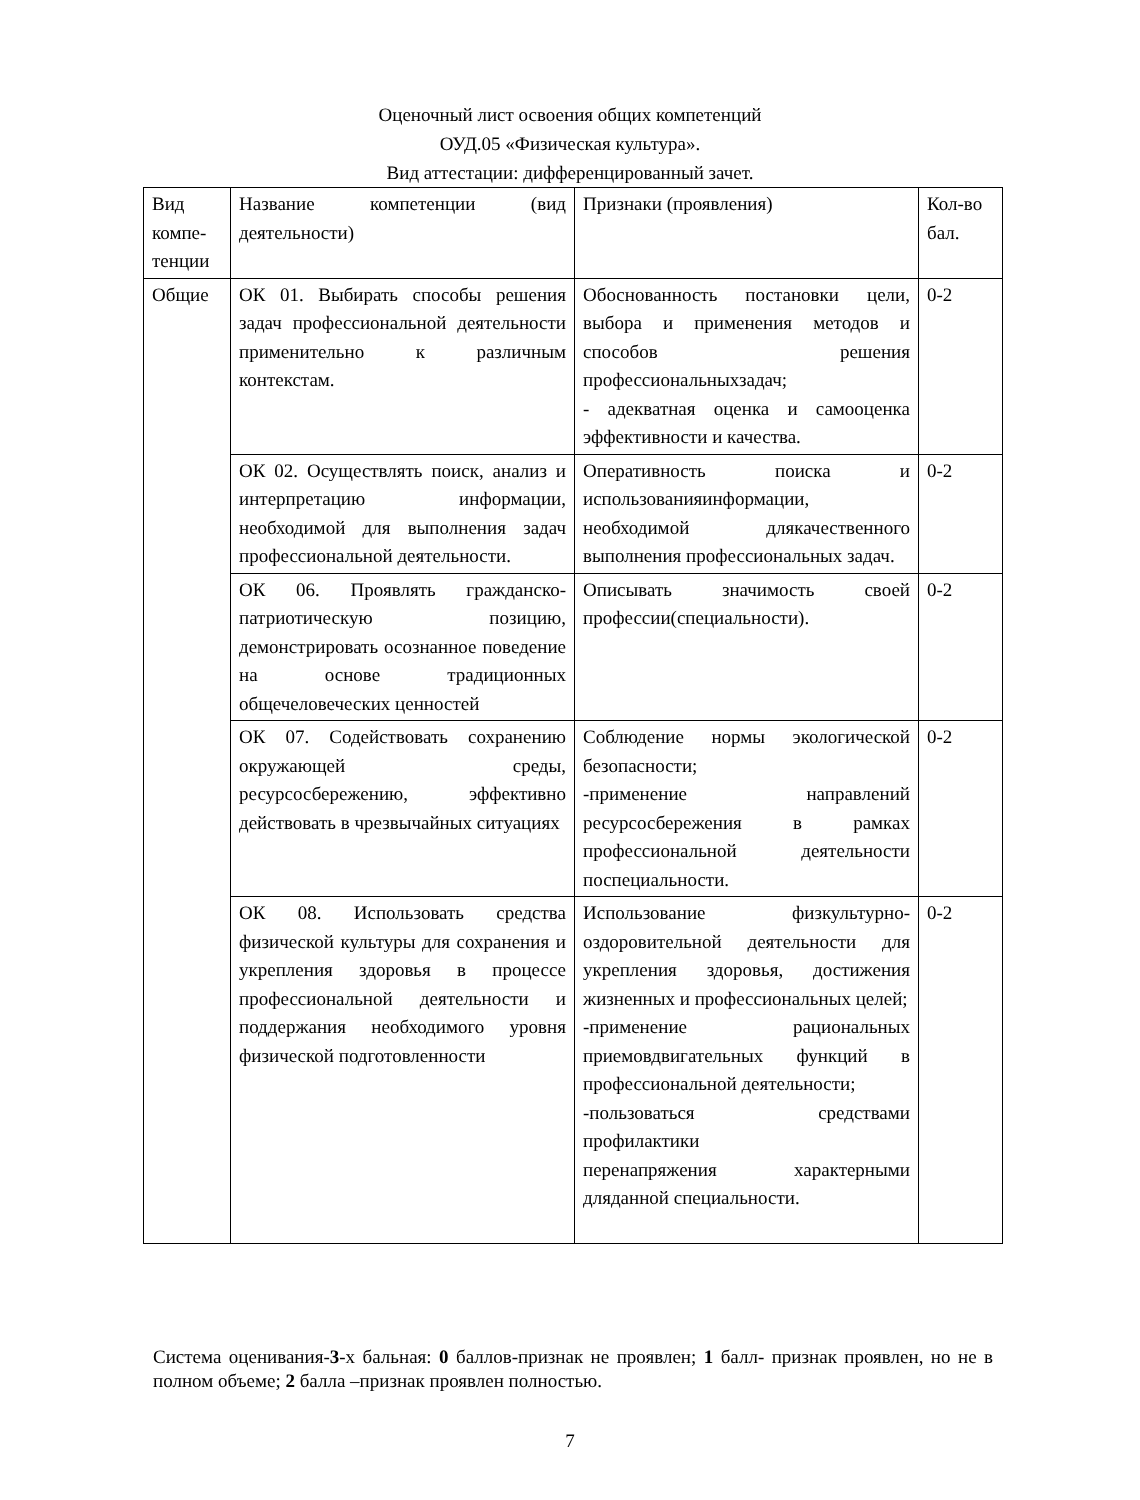Оценочный лист освоения общих компетенций
ОУД.05 «Физическая культура».
Вид аттестации: дифференцированный зачет.
| Вид компе-тенции | Название компетенции (вид деятельности) | Признаки (проявления) | Кол-во бал. |
| --- | --- | --- | --- |
| Общие | ОК 01. Выбирать способы решения задач профессиональной деятельности применительно к различным контекстам. | Обоснованность постановки цели, выбора и применения методов и способов решения профессиональныхзадач; - адекватная оценка и самооценка эффективности и качества. | 0-2 |
| | ОК 02. Осуществлять поиск, анализ и интерпретацию информации, необходимой для выполнения задач профессиональной деятельности. | Оперативность поиска и использованияинформации, необходимой длякачественного выполнения профессиональных задач. | 0-2 |
| | ОК 06. Проявлять гражданско-патриотическую позицию, демонстрировать осознанное поведение на основе традиционных общечеловеческих ценностей | Описывать значимость своей профессии(специальности). | 0-2 |
| | ОК 07. Содействовать сохранению окружающей среды, ресурсосбережению, эффективно действовать в чрезвычайных ситуациях | Соблюдение нормы экологической безопасности; -применение направлений ресурсосбережения в рамках профессиональной деятельности поспециальности. | 0-2 |
| | ОК 08. Использовать средства физической культуры для сохранения и укрепления здоровья в процессе профессиональной деятельности и поддержания необходимого уровня физической подготовленности | Использование физкультурно-оздоровительной деятельности для укрепления здоровья, достижения жизненных и профессиональных целей; -применение рациональных приемовдвигательных функций в профессиональной деятельности; -пользоваться средствами профилактики перенапряжения характерными дляданной специальности. | 0-2 |
Система оценивания-3-х бальная: 0 баллов-признак не проявлен; 1 балл- признак проявлен, но не в полном объеме; 2 балла –признак проявлен полностью.
7